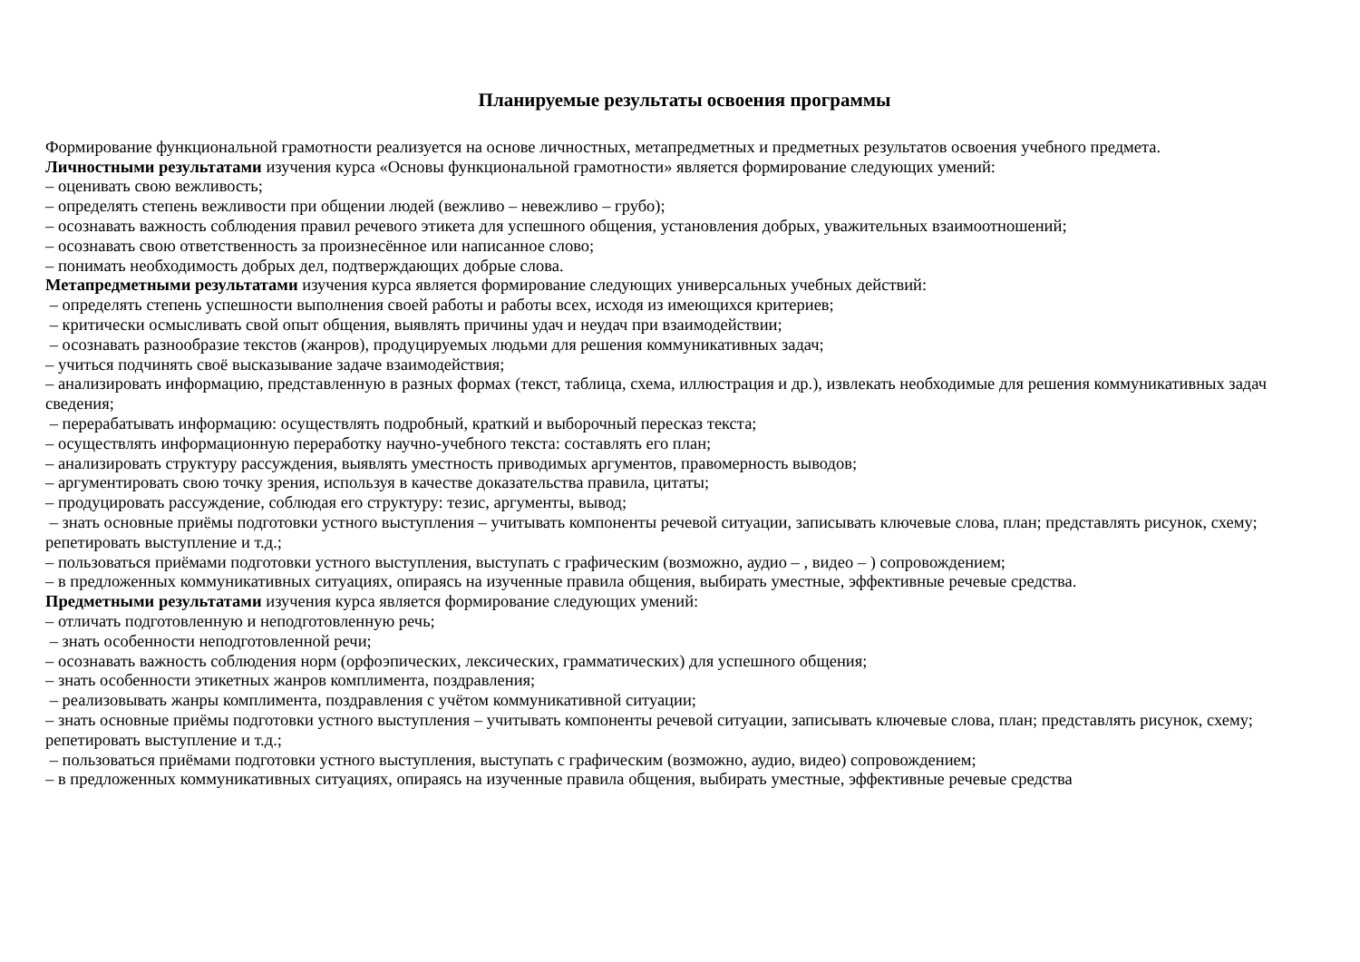Планируемые результаты освоения программы
Формирование функциональной грамотности реализуется на основе личностных, метапредметных и предметных результатов освоения учебного предмета.
Личностными результатами изучения курса «Основы функциональной грамотности» является формирование следующих умений:
– оценивать свою вежливость;
– определять степень вежливости при общении людей (вежливо – невежливо – грубо);
– осознавать важность соблюдения правил речевого этикета для успешного общения, установления добрых, уважительных взаимоотношений;
– осознавать свою ответственность за произнесённое или написанное слово;
– понимать необходимость добрых дел, подтверждающих добрые слова.
Метапредметными результатами изучения курса является формирование следующих универсальных учебных действий:
– определять степень успешности выполнения своей работы и работы всех, исходя из имеющихся критериев;
– критически осмысливать свой опыт общения, выявлять причины удач и неудач при взаимодействии;
– осознавать разнообразие текстов (жанров), продуцируемых людьми для решения коммуникативных задач;
– учиться подчинять своё высказывание задаче взаимодействия;
– анализировать информацию, представленную в разных формах (текст, таблица, схема, иллюстрация и др.), извлекать необходимые для решения коммуникативных задач сведения;
– перерабатывать информацию: осуществлять подробный, краткий и выборочный пересказ текста;
– осуществлять информационную переработку научно-учебного текста: составлять его план;
– анализировать структуру рассуждения, выявлять уместность приводимых аргументов, правомерность выводов;
– аргументировать свою точку зрения, используя в качестве доказательства правила, цитаты;
– продуцировать рассуждение, соблюдая его структуру: тезис, аргументы, вывод;
– знать основные приёмы подготовки устного выступления – учитывать компоненты речевой ситуации, записывать ключевые слова, план; представлять рисунок, схему; репетировать выступление и т.д.;
– пользоваться приёмами подготовки устного выступления, выступать с графическим (возможно, аудио – , видео – ) сопровождением;
– в предложенных коммуникативных ситуациях, опираясь на изученные правила общения, выбирать уместные, эффективные речевые средства.
Предметными результатами изучения курса является формирование следующих умений:
– отличать подготовленную и неподготовленную речь;
– знать особенности неподготовленной речи;
– осознавать важность соблюдения норм (орфоэпических, лексических, грамматических) для успешного общения;
– знать особенности этикетных жанров комплимента, поздравления;
– реализовывать жанры комплимента, поздравления с учётом коммуникативной ситуации;
– знать основные приёмы подготовки устного выступления – учитывать компоненты речевой ситуации, записывать ключевые слова, план; представлять рисунок, схему; репетировать выступление и т.д.;
– пользоваться приёмами подготовки устного выступления, выступать с графическим (возможно, аудио, видео) сопровождением;
– в предложенных коммуникативных ситуациях, опираясь на изученные правила общения, выбирать уместные, эффективные речевые средства